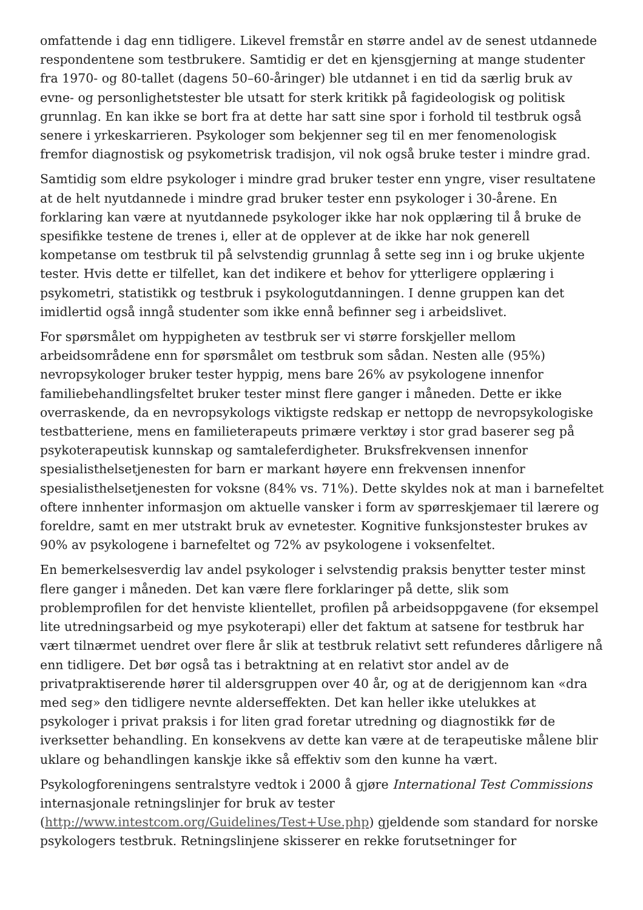omfattende i dag enn tidligere. Likevel fremstår en større andel av de senest utdannede respondentene som testbrukere. Samtidig er det en kjensgjerning at mange studenter fra 1970- og 80-tallet (dagens 50–60-åringer) ble utdannet i en tid da særlig bruk av evne- og personlighetstester ble utsatt for sterk kritikk på fagideologisk og politisk grunnlag. En kan ikke se bort fra at dette har satt sine spor i forhold til testbruk også senere i yrkeskarrieren. Psykologer som bekjenner seg til en mer fenomenologisk fremfor diagnostisk og psykometrisk tradisjon, vil nok også bruke tester i mindre grad.
Samtidig som eldre psykologer i mindre grad bruker tester enn yngre, viser resultatene at de helt nyutdannede i mindre grad bruker tester enn psykologer i 30-årene. En forklaring kan være at nyutdannede psykologer ikke har nok opplæring til å bruke de spesifikke testene de trenes i, eller at de opplever at de ikke har nok generell kompetanse om testbruk til på selvstendig grunnlag å sette seg inn i og bruke ukjente tester. Hvis dette er tilfellet, kan det indikere et behov for ytterligere opplæring i psykometri, statistikk og testbruk i psykologutdanningen. I denne gruppen kan det imidlertid også inngå studenter som ikke ennå befinner seg i arbeidslivet.
For spørsmålet om hyppigheten av testbruk ser vi større forskjeller mellom arbeidsområdene enn for spørsmålet om testbruk som sådan. Nesten alle (95%) nevropsykologer bruker tester hyppig, mens bare 26% av psykologene innenfor familiebehandlingsfeltet bruker tester minst flere ganger i måneden. Dette er ikke overraskende, da en nevropsykologs viktigste redskap er nettopp de nevropsykologiske testbatteriene, mens en familieterapeuts primære verktøy i stor grad baserer seg på psykoterapeutisk kunnskap og samtaleferdigheter. Bruksfrekvensen innenfor spesialisthelsetjenesten for barn er markant høyere enn frekvensen innenfor spesialisthelsetjenesten for voksne (84% vs. 71%). Dette skyldes nok at man i barnefeltet oftere innhenter informasjon om aktuelle vansker i form av spørreskjemaer til lærere og foreldre, samt en mer utstrakt bruk av evnetester. Kognitive funksjonstester brukes av 90% av psykologene i barnefeltet og 72% av psykologene i voksenfeltet.
En bemerkelsesverdig lav andel psykologer i selvstendig praksis benytter tester minst flere ganger i måneden. Det kan være flere forklaringer på dette, slik som problemprofilen for det henviste klientellet, profilen på arbeidsoppgavene (for eksempel lite utredningsarbeid og mye psykoterapi) eller det faktum at satsene for testbruk har vært tilnærmet uendret over flere år slik at testbruk relativt sett refunderes dårligere nå enn tidligere. Det bør også tas i betraktning at en relativt stor andel av de privatpraktiserende hører til aldersgruppen over 40 år, og at de derigjennom kan «dra med seg» den tidligere nevnte alderseffekten. Det kan heller ikke utelukkes at psykologer i privat praksis i for liten grad foretar utredning og diagnostikk før de iverksetter behandling. En konsekvens av dette kan være at de terapeutiske målene blir uklare og behandlingen kanskje ikke så effektiv som den kunne ha vært.
Psykologforeningens sentralstyre vedtok i 2000 å gjøre International Test Commissions internasjonale retningslinjer for bruk av tester (http://www.intestcom.org/Guidelines/Test+Use.php) gjeldende som standard for norske psykologers testbruk. Retningslinjene skisserer en rekke forutsetninger for